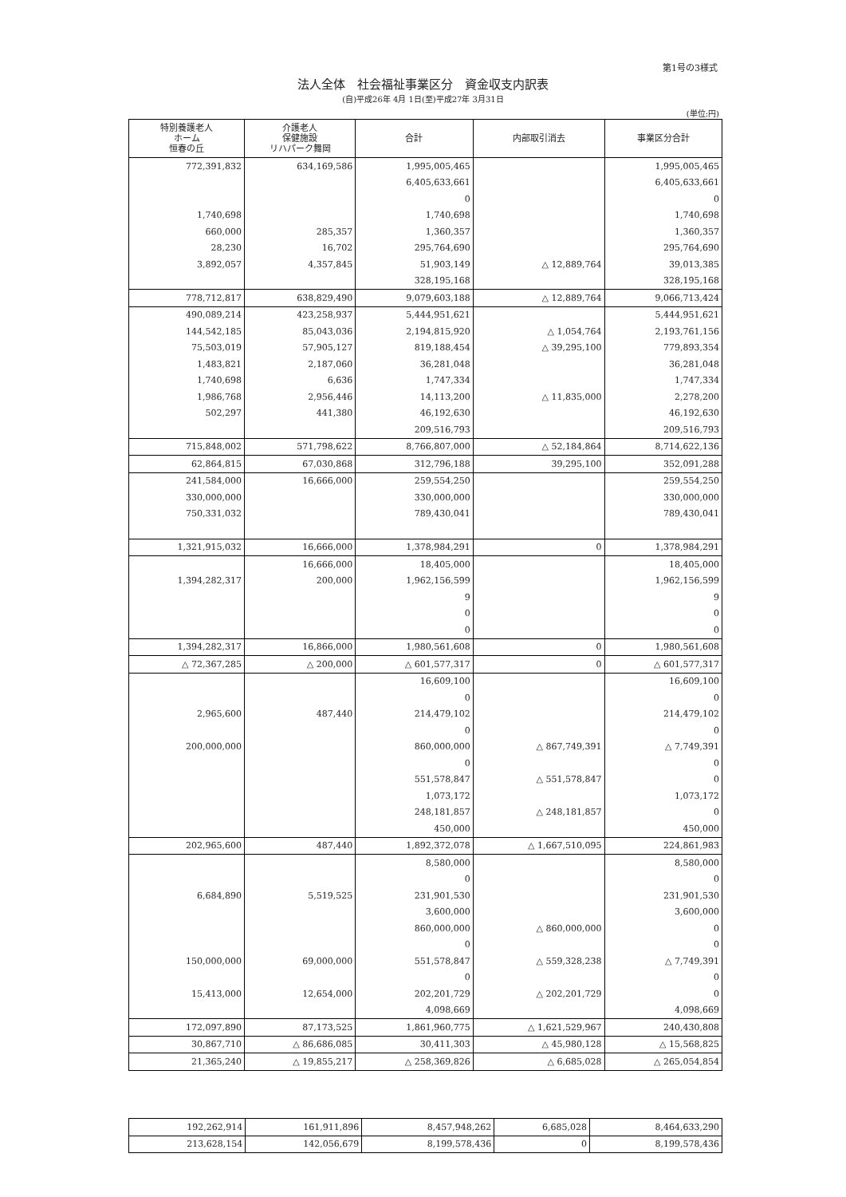第1号の3様式
法人全体　社会福祉事業区分　資金収支内訳表
(自)平成26年 4月 1日(至)平成27年 3月31日
(単位:円)
| 特別養護老人 ホーム 恒春の丘 | 介護老人 保健施設 リハパーク舞岡 | 合計 | 内部取引消去 | 事業区分合計 |
| --- | --- | --- | --- | --- |
| 772,391,832 | 634,169,586 | 1,995,005,465 | | 1,995,005,465 |
| | | 6,405,633,661 | | 6,405,633,661 |
| | | 0 | | 0 |
| 1,740,698 | | 1,740,698 | | 1,740,698 |
| 660,000 | 285,357 | 1,360,357 | | 1,360,357 |
| 28,230 | 16,702 | 295,764,690 | | 295,764,690 |
| 3,892,057 | 4,357,845 | 51,903,149 | △ 12,889,764 | 39,013,385 |
| | | 328,195,168 | | 328,195,168 |
| 778,712,817 | 638,829,490 | 9,079,603,188 | △ 12,889,764 | 9,066,713,424 |
| 490,089,214 | 423,258,937 | 5,444,951,621 | | 5,444,951,621 |
| 144,542,185 | 85,043,036 | 2,194,815,920 | △ 1,054,764 | 2,193,761,156 |
| 75,503,019 | 57,905,127 | 819,188,454 | △ 39,295,100 | 779,893,354 |
| 1,483,821 | 2,187,060 | 36,281,048 | | 36,281,048 |
| 1,740,698 | 6,636 | 1,747,334 | | 1,747,334 |
| 1,986,768 | 2,956,446 | 14,113,200 | △ 11,835,000 | 2,278,200 |
| 502,297 | 441,380 | 46,192,630 | | 46,192,630 |
| | | 209,516,793 | | 209,516,793 |
| 715,848,002 | 571,798,622 | 8,766,807,000 | △ 52,184,864 | 8,714,622,136 |
| 62,864,815 | 67,030,868 | 312,796,188 | 39,295,100 | 352,091,288 |
| 241,584,000 | 16,666,000 | 259,554,250 | | 259,554,250 |
| 330,000,000 | | 330,000,000 | | 330,000,000 |
| 750,331,032 | | 789,430,041 | | 789,430,041 |
| 1,321,915,032 | 16,666,000 | 1,378,984,291 | 0 | 1,378,984,291 |
| | 16,666,000 | 18,405,000 | | 18,405,000 |
| 1,394,282,317 | 200,000 | 1,962,156,599 | | 1,962,156,599 |
| | | 9 | | 9 |
| | | 0 | | 0 |
| | | 0 | | 0 |
| 1,394,282,317 | 16,866,000 | 1,980,561,608 | 0 | 1,980,561,608 |
| △ 72,367,285 | △ 200,000 | △ 601,577,317 | 0 | △ 601,577,317 |
| | | 16,609,100 | | 16,609,100 |
| | | 0 | | 0 |
| 2,965,600 | 487,440 | 214,479,102 | | 214,479,102 |
| | | 0 | | 0 |
| 200,000,000 | | 860,000,000 | △ 867,749,391 | △ 7,749,391 |
| | | 0 | | 0 |
| | | 551,578,847 | △ 551,578,847 | 0 |
| | | 1,073,172 | | 1,073,172 |
| | | 248,181,857 | △ 248,181,857 | 0 |
| | | 450,000 | | 450,000 |
| 202,965,600 | 487,440 | 1,892,372,078 | △ 1,667,510,095 | 224,861,983 |
| | | 8,580,000 | | 8,580,000 |
| | | 0 | | 0 |
| 6,684,890 | 5,519,525 | 231,901,530 | | 231,901,530 |
| | | 3,600,000 | | 3,600,000 |
| | | 860,000,000 | △ 860,000,000 | 0 |
| | | 0 | | 0 |
| 150,000,000 | 69,000,000 | 551,578,847 | △ 559,328,238 | △ 7,749,391 |
| | | 0 | | 0 |
| 15,413,000 | 12,654,000 | 202,201,729 | △ 202,201,729 | 0 |
| | | 4,098,669 | | 4,098,669 |
| 172,097,890 | 87,173,525 | 1,861,960,775 | △ 1,621,529,967 | 240,430,808 |
| 30,867,710 | △ 86,686,085 | 30,411,303 | △ 45,980,128 | △ 15,568,825 |
| 21,365,240 | △ 19,855,217 | △ 258,369,826 | △ 6,685,028 | △ 265,054,854 |
| 192,262,914 | 161,911,896 | 8,457,948,262 | 6,685,028 | 8,464,633,290 |
| 213,628,154 | 142,056,679 | 8,199,578,436 | 0 | 8,199,578,436 |